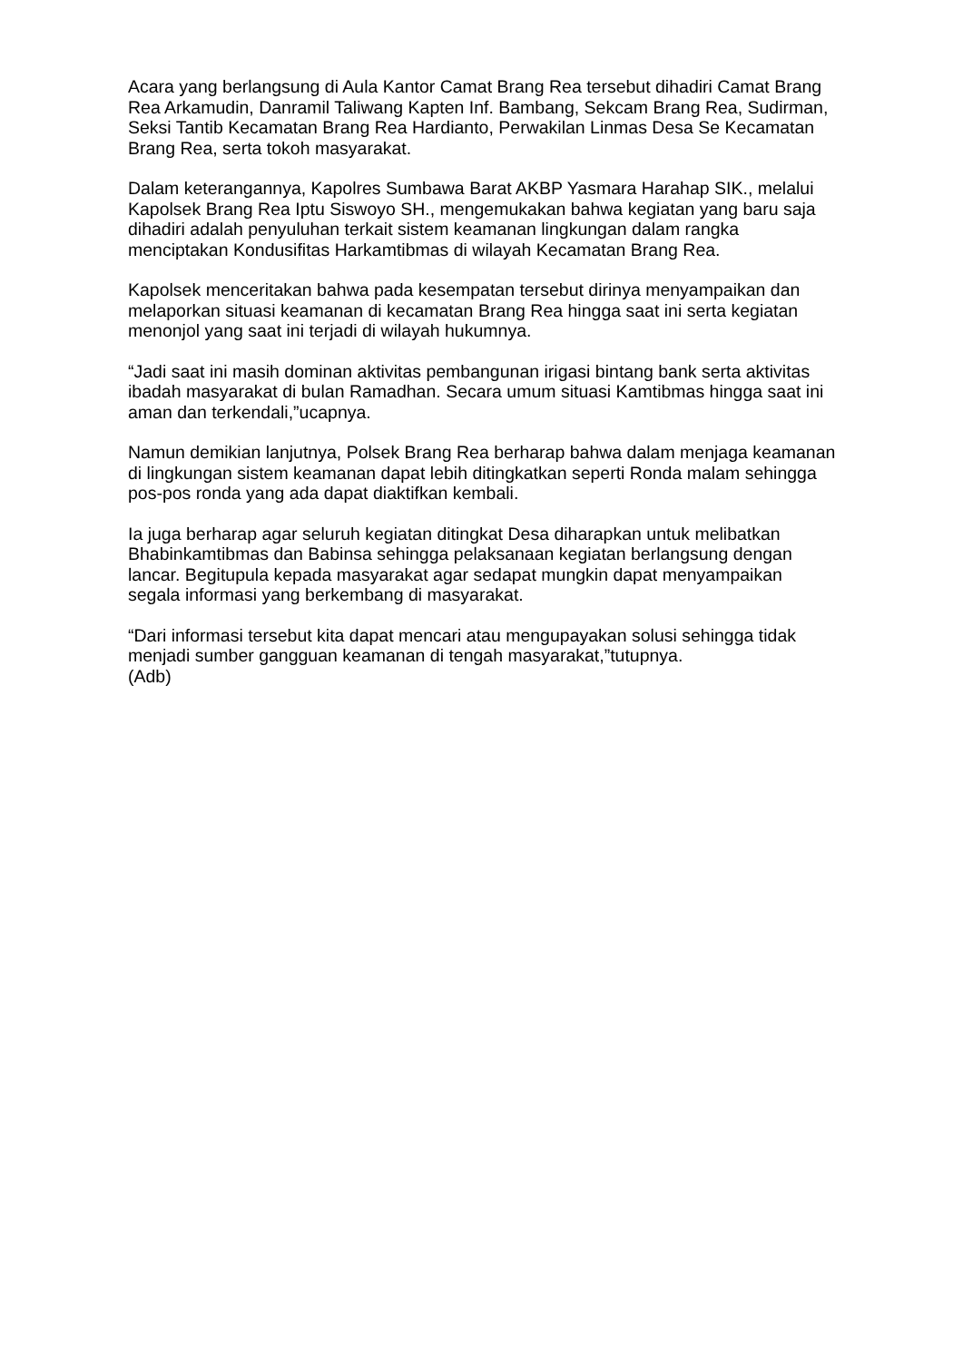Acara yang berlangsung di Aula Kantor Camat Brang Rea tersebut dihadiri Camat Brang Rea Arkamudin, Danramil Taliwang Kapten Inf. Bambang, Sekcam Brang Rea, Sudirman, Seksi Tantib Kecamatan Brang Rea Hardianto, Perwakilan Linmas Desa Se Kecamatan Brang Rea, serta tokoh masyarakat.
Dalam keterangannya, Kapolres Sumbawa Barat AKBP Yasmara Harahap SIK., melalui Kapolsek Brang Rea Iptu Siswoyo SH., mengemukakan bahwa kegiatan yang baru saja dihadiri adalah penyuluhan terkait sistem keamanan lingkungan dalam rangka menciptakan Kondusifitas Harkamtibmas di wilayah Kecamatan Brang Rea.
Kapolsek menceritakan bahwa pada kesempatan tersebut dirinya menyampaikan dan melaporkan situasi keamanan di kecamatan Brang Rea hingga saat ini serta kegiatan menonjol yang saat ini terjadi di wilayah hukumnya.
“Jadi saat ini masih dominan aktivitas pembangunan irigasi bintang bank serta aktivitas ibadah masyarakat di bulan Ramadhan. Secara umum situasi Kamtibmas hingga saat ini aman dan terkendali,”ucapnya.
Namun demikian lanjutnya, Polsek Brang Rea berharap bahwa dalam menjaga keamanan di lingkungan sistem keamanan dapat lebih ditingkatkan seperti Ronda malam sehingga pos-pos ronda yang ada dapat diaktifkan kembali.
Ia juga berharap agar seluruh kegiatan ditingkat Desa diharapkan untuk melibatkan Bhabinkamtibmas dan Babinsa sehingga pelaksanaan kegiatan berlangsung dengan lancar. Begitupula kepada masyarakat agar sedapat mungkin dapat menyampaikan segala informasi yang berkembang di masyarakat.
“Dari informasi tersebut kita dapat mencari atau mengupayakan solusi sehingga tidak menjadi sumber gangguan keamanan di tengah masyarakat,”tutupnya.
(Adb)